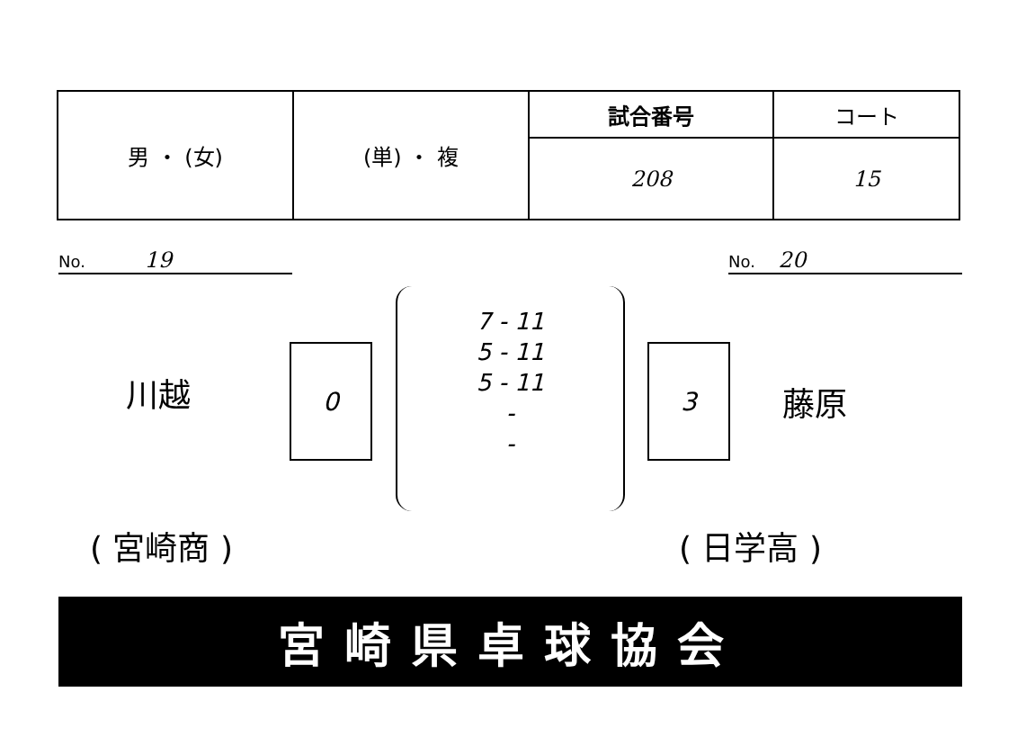| 男 ・ (女) | (単) ・ 複 | 試合番号 | コート |
| | | 208 | 15 |
No. 19 No. 20
川越
0
7 - 11
5 - 11
5 - 11
-
-
3
藤原
( 宮崎商 ) ( 日学高 )
宮崎県卓球協会